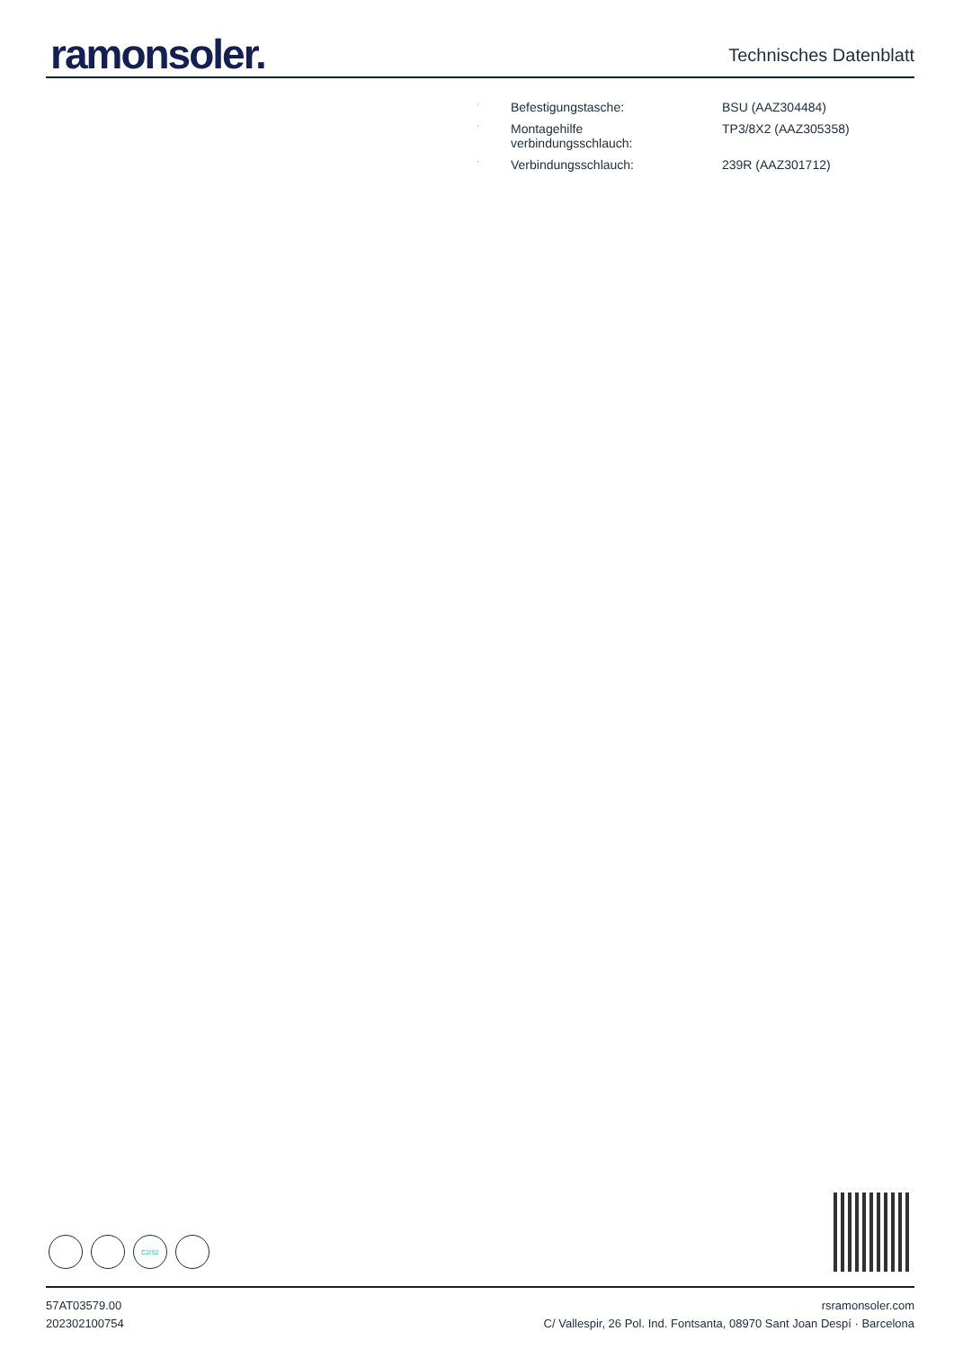ramonsoler.
Technisches Datenblatt
| · | Befestigungstasche: | BSU (AAZ304484) |
| · | Montagehilfe verbindungsschlauch: | TP3/8X2 (AAZ305358) |
| · | Verbindungsschlauch: | 239R (AAZ301712) |
C2/S2
57AT03579.00
202302100754
rsramonsoler.com
C/ Vallespir, 26 Pol. Ind. Fontsanta, 08970 Sant Joan Despí · Barcelona